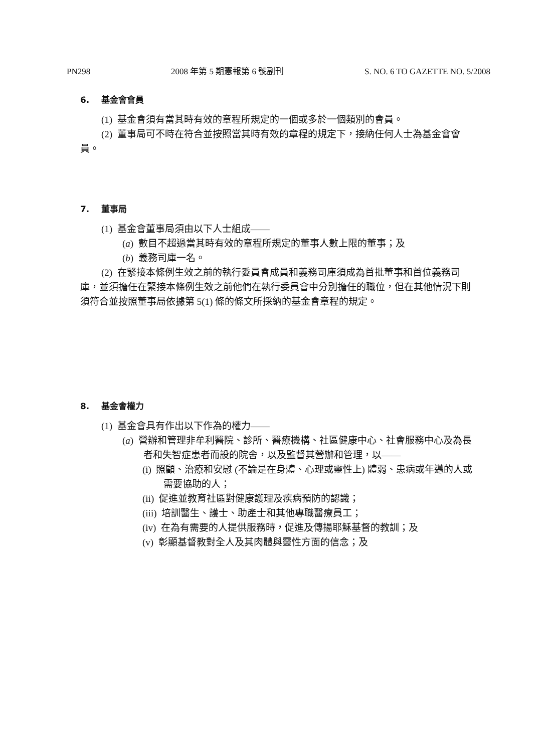PN298 2008 年第 5 期憲報第 6 號副刊 S. NO. 6 TO GAZETTE NO. 5/2008
6. 基金會會員
(1) 基金會須有當其時有效的章程所規定的一個或多於一個類別的會員。
(2) 董事局可不時在符合並按照當其時有效的章程的規定下，接納任何人士為基金會會員。
7. 董事局
(1) 基金會董事局須由以下人士組成——
(a) 數目不超過當其時有效的章程所規定的董事人數上限的董事；及
(b) 義務司庫一名。
(2) 在緊接本條例生效之前的執行委員會成員和義務司庫須成為首批董事和首位義務司庫，並須擔任在緊接本條例生效之前他們在執行委員會中分別擔任的職位，但在其他情況下則須符合並按照董事局依據第 5(1) 條的條文所採納的基金會章程的規定。
8. 基金會權力
(1) 基金會具有作出以下作為的權力——
(a) 營辦和管理非牟利醫院、診所、醫療機構、社區健康中心、社會服務中心及為長者和失智症患者而設的院舍，以及監督其營辦和管理，以——
(i) 照顧、治療和安慰 (不論是在身體、心理或靈性上) 體弱、患病或年邁的人或需要協助的人；
(ii) 促進並教育社區對健康護理及疾病預防的認識；
(iii) 培訓醫生、護士、助產士和其他專職醫療員工；
(iv) 在為有需要的人提供服務時，促進及傳揚耶穌基督的教訓；及
(v) 彰顯基督教對全人及其肉體與靈性方面的信念；及